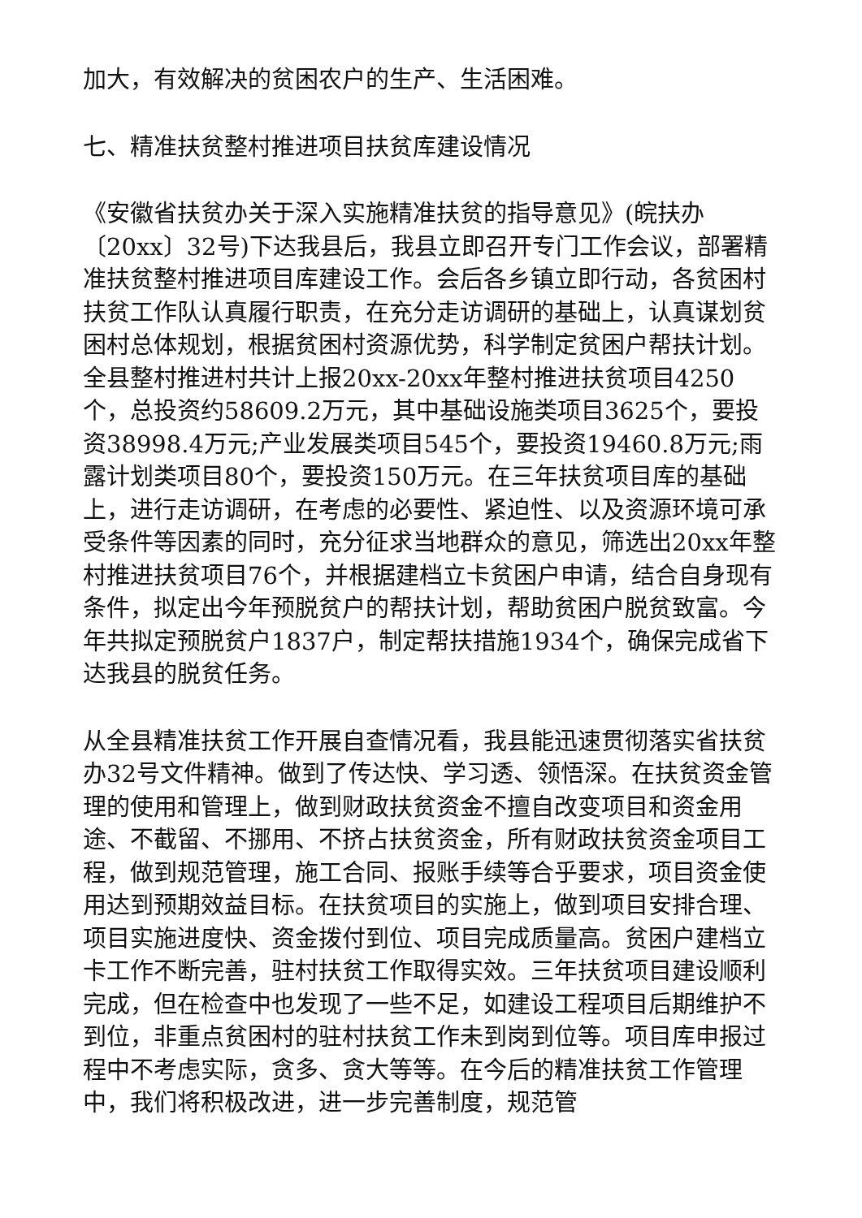加大，有效解决的贫困农户的生产、生活困难。
七、精准扶贫整村推进项目扶贫库建设情况
《安徽省扶贫办关于深入实施精准扶贫的指导意见》(皖扶办〔20xx〕32号)下达我县后，我县立即召开专门工作会议，部署精准扶贫整村推进项目库建设工作。会后各乡镇立即行动，各贫困村扶贫工作队认真履行职责，在充分走访调研的基础上，认真谋划贫困村总体规划，根据贫困村资源优势，科学制定贫困户帮扶计划。全县整村推进村共计上报20xx-20xx年整村推进扶贫项目4250个，总投资约58609.2万元，其中基础设施类项目3625个，要投资38998.4万元;产业发展类项目545个，要投资19460.8万元;雨露计划类项目80个，要投资150万元。在三年扶贫项目库的基础上，进行走访调研，在考虑的必要性、紧迫性、以及资源环境可承受条件等因素的同时，充分征求当地群众的意见，筛选出20xx年整村推进扶贫项目76个，并根据建档立卡贫困户申请，结合自身现有条件，拟定出今年预脱贫户的帮扶计划，帮助贫困户脱贫致富。今年共拟定预脱贫户1837户，制定帮扶措施1934个，确保完成省下达我县的脱贫任务。
从全县精准扶贫工作开展自查情况看，我县能迅速贯彻落实省扶贫办32号文件精神。做到了传达快、学习透、领悟深。在扶贫资金管理的使用和管理上，做到财政扶贫资金不擅自改变项目和资金用途、不截留、不挪用、不挤占扶贫资金，所有财政扶贫资金项目工程，做到规范管理，施工合同、报账手续等合乎要求，项目资金使用达到预期效益目标。在扶贫项目的实施上，做到项目安排合理、项目实施进度快、资金拨付到位、项目完成质量高。贫困户建档立卡工作不断完善，驻村扶贫工作取得实效。三年扶贫项目建设顺利完成，但在检查中也发现了一些不足，如建设工程项目后期维护不到位，非重点贫困村的驻村扶贫工作未到岗到位等。项目库申报过程中不考虑实际，贪多、贪大等等。在今后的精准扶贫工作管理中，我们将积极改进，进一步完善制度，规范管